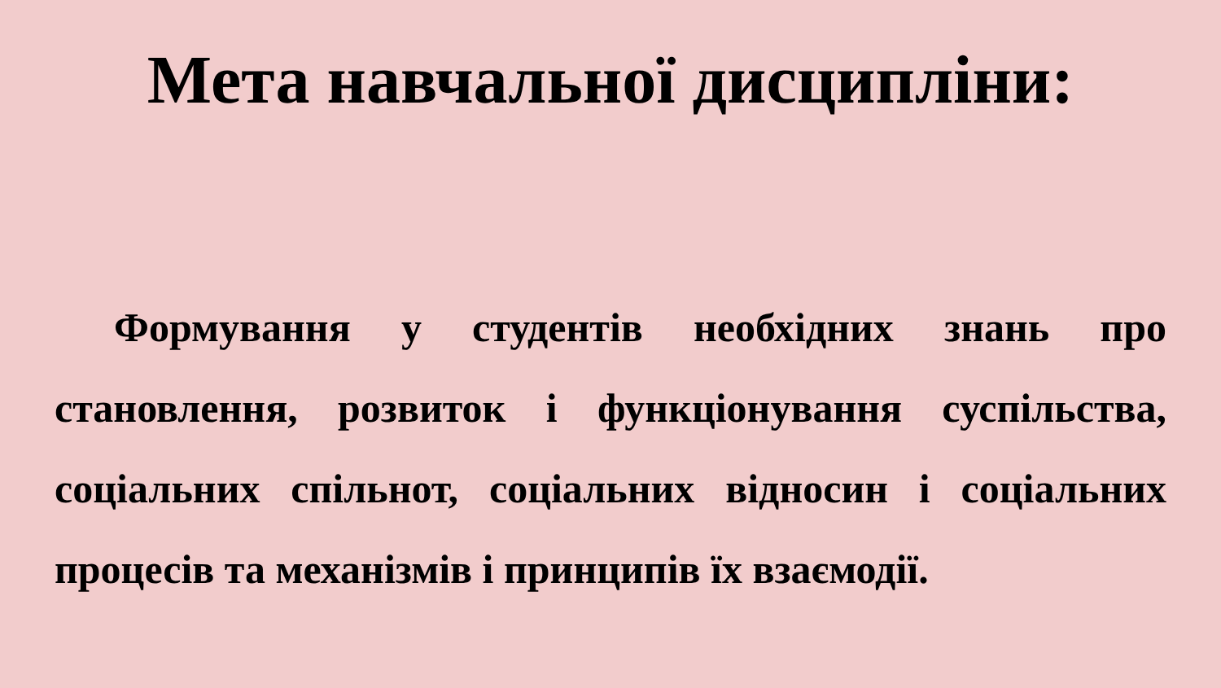Мета навчальної дисципліни:
Формування у студентів необхідних знань про становлення, розвиток і функціонування суспільства, соціальних спільнот, соціальних відносин і соціальних процесів та механізмів і принципів їх взаємодії.